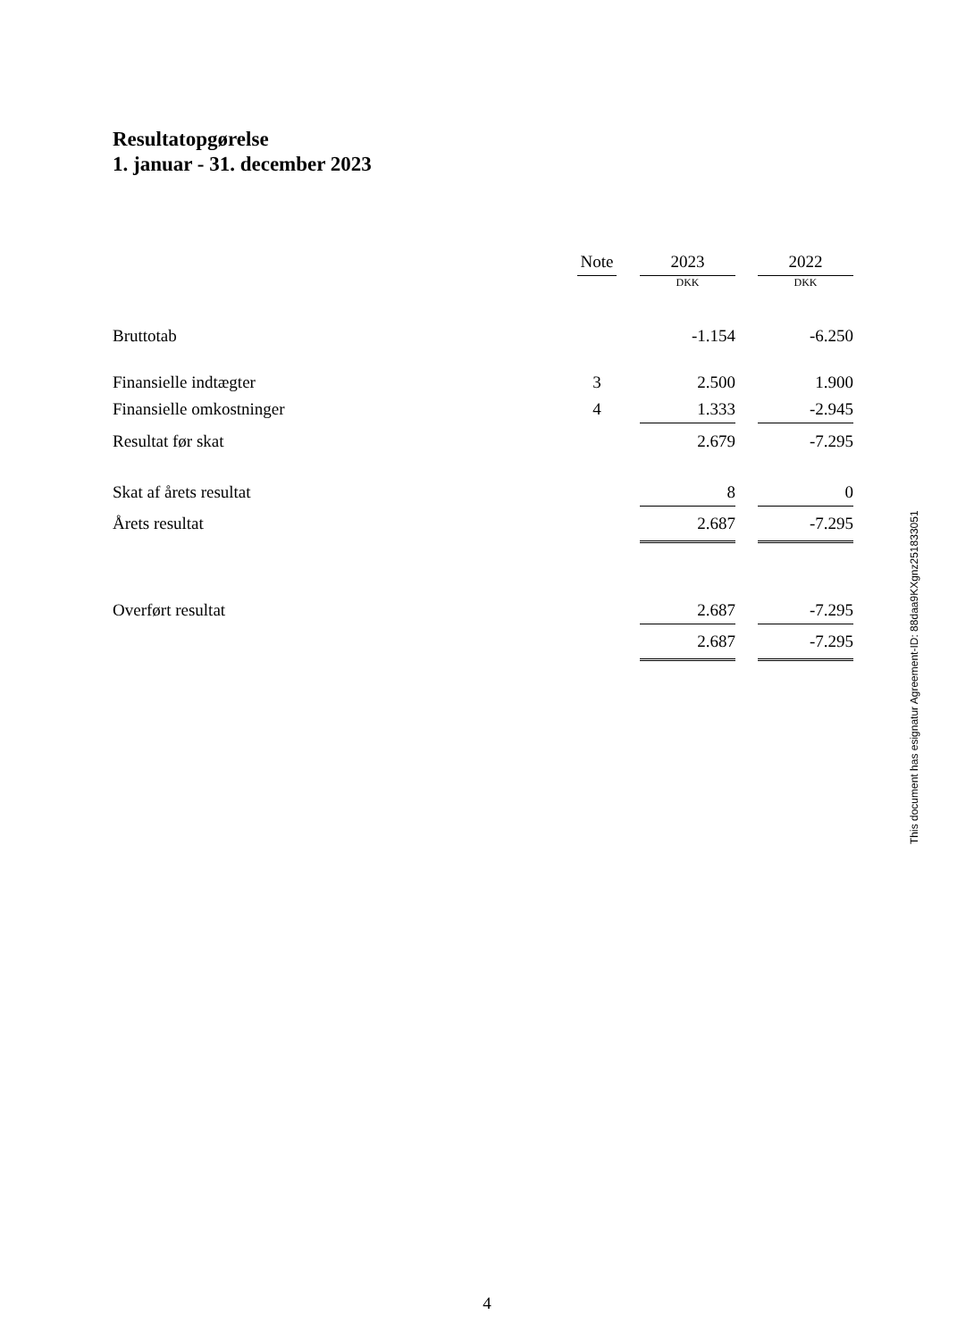Resultatopgørelse
1. januar - 31. december 2023
| | Note | | 2023 | | 2022 |
| | | | DKK | | DKK |
| Bruttotab | | | -1.154 | | -6.250 |
| Finansielle indtægter | 3 | | 2.500 | | 1.900 |
| Finansielle omkostninger | 4 | | 1.333 | | -2.945 |
| Resultat før skat | | | 2.679 | | -7.295 |
| Skat af årets resultat | | | 8 | | 0 |
| Årets resultat | | | 2.687 | | -7.295 |
| Overført resultat | | | 2.687 | | -7.295 |
| | | | 2.687 | | -7.295 |
This document has esignatur Agreement-ID: 88daa9KXgnz251833051
4